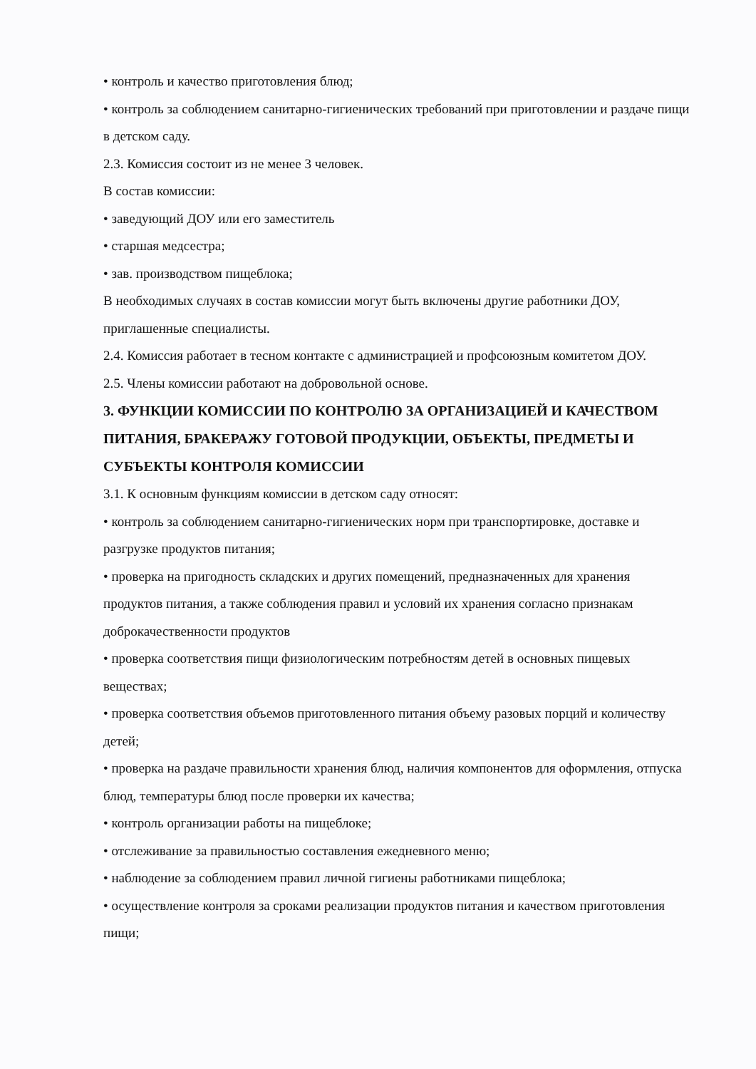• контроль и качество приготовления блюд;
• контроль за соблюдением санитарно-гигиенических требований при приготовлении и раздаче пищи в детском саду.
2.3. Комиссия состоит из не менее 3 человек.
В состав комиссии:
• заведующий ДОУ или его заместитель
• старшая медсестра;
• зав. производством пищеблока;
В необходимых случаях в состав комиссии могут быть включены другие работники ДОУ, приглашенные специалисты.
2.4. Комиссия работает в тесном контакте с администрацией и профсоюзным комитетом ДОУ.
2.5. Члены комиссии работают на добровольной основе.
3. ФУНКЦИИ КОМИССИИ ПО КОНТРОЛЮ ЗА ОРГАНИЗАЦИЕЙ И КАЧЕСТВОМ ПИТАНИЯ, БРАКЕРАЖУ ГОТОВОЙ ПРОДУКЦИИ, ОБЪЕКТЫ, ПРЕДМЕТЫ И СУБЪЕКТЫ КОНТРОЛЯ КОМИССИИ
3.1. К основным функциям комиссии в детском саду относят:
• контроль за соблюдением санитарно-гигиенических норм при транспортировке, доставке и разгрузке продуктов питания;
• проверка на пригодность складских и других помещений, предназначенных для хранения продуктов питания, а также соблюдения правил и условий их хранения согласно признакам доброкачественности продуктов
• проверка соответствия пищи физиологическим потребностям детей в основных пищевых веществах;
• проверка соответствия объемов приготовленного питания объему разовых порций и количеству детей;
• проверка на раздаче правильности хранения блюд, наличия компонентов для оформления, отпуска блюд, температуры блюд после проверки их качества;
• контроль организации работы на пищеблоке;
• отслеживание за правильностью составления ежедневного меню;
• наблюдение за соблюдением правил личной гигиены работниками пищеблока;
• осуществление контроля за сроками реализации продуктов питания и качеством приготовления пищи;